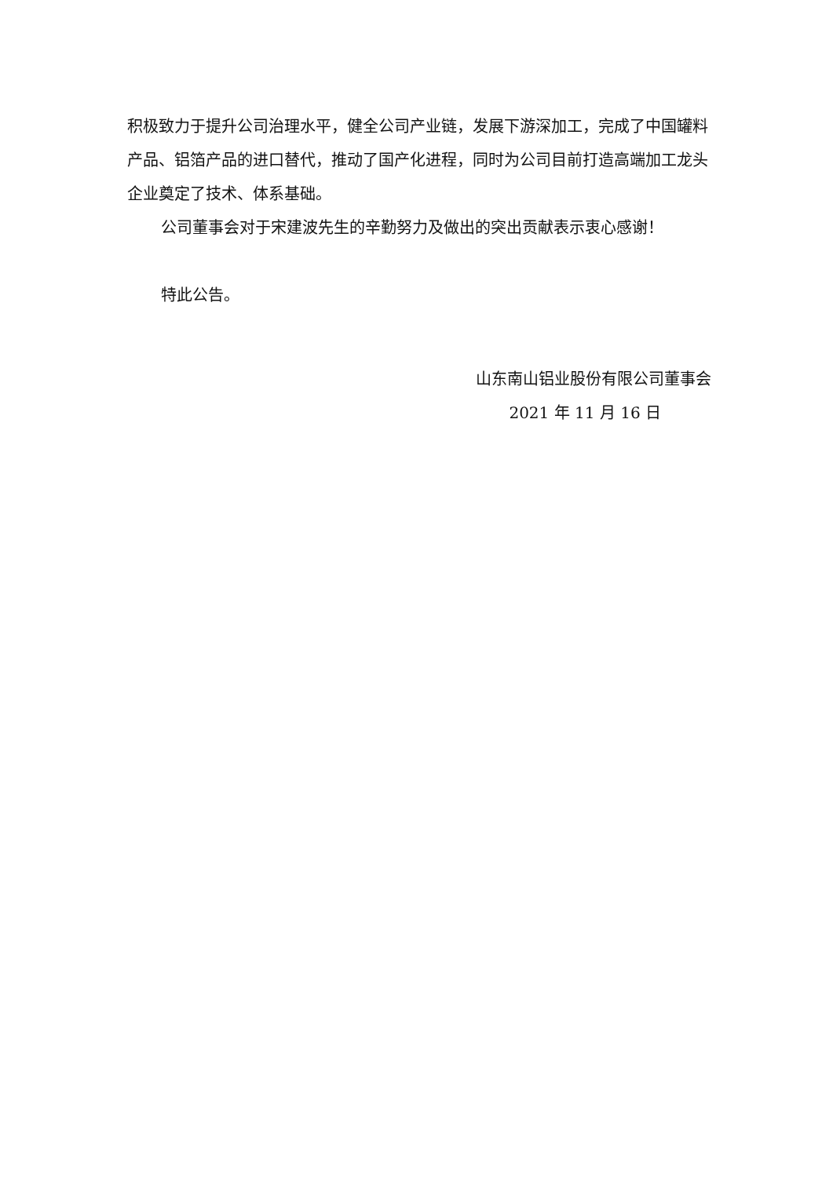积极致力于提升公司治理水平，健全公司产业链，发展下游深加工，完成了中国罐料产品、铝箔产品的进口替代，推动了国产化进程，同时为公司目前打造高端加工龙头企业奠定了技术、体系基础。
公司董事会对于宋建波先生的辛勤努力及做出的突出贡献表示衷心感谢！
特此公告。
山东南山铝业股份有限公司董事会
2021 年 11 月 16 日